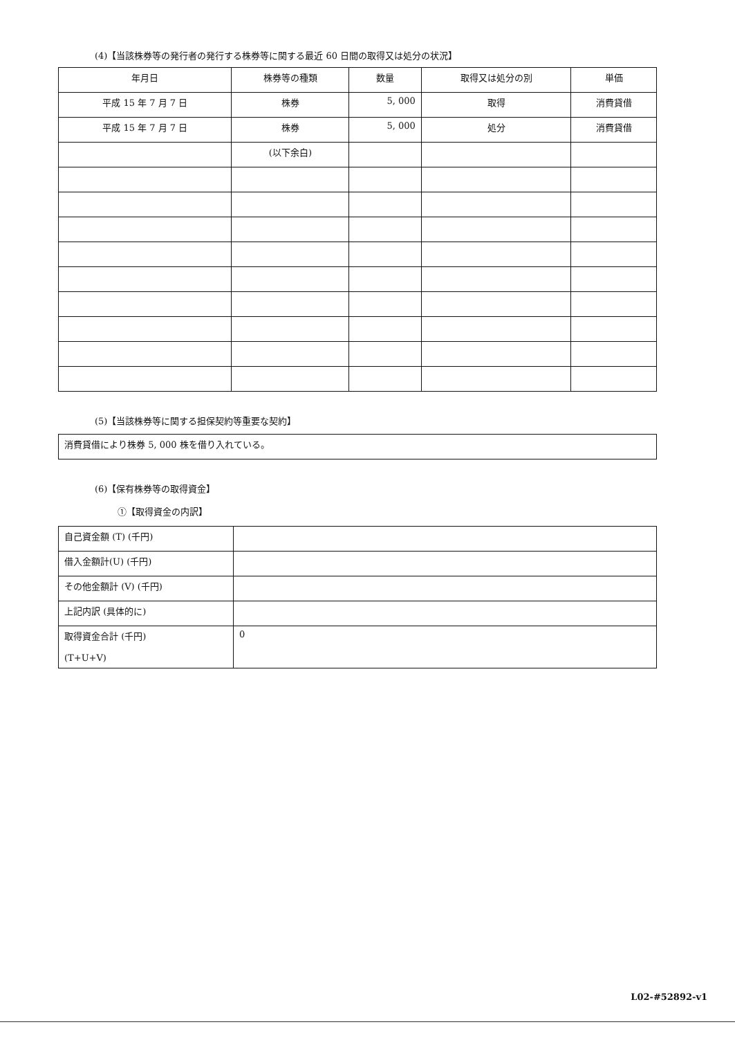(4)【当該株券等の発行者の発行する株券等に関する最近 60 日間の取得又は処分の状況】
| 年月日 | 株券等の種類 | 数量 | 取得又は処分の別 | 単価 |
| --- | --- | --- | --- | --- |
| 平成 15 年 7 月 7 日 | 株券 | 5, 000 | 取得 | 消費貸借 |
| 平成 15 年 7 月 7 日 | 株券 | 5, 000 | 処分 | 消費貸借 |
| | (以下余白) | | | |
(5)【当該株券等に関する担保契約等重要な契約】
| 消費貸借により株券 5, 000 株を借り入れている。 |
(6)【保有株券等の取得資金】
①【取得資金の内訳】
| 自己資金額 (T) (千円) | |
| 借入金額計(U) (千円) | |
| その他金額計 (V) (千円) | |
| 上記内訳 (具体的に) | |
| 取得資金合計 (千円) (T+U+V) | 0 |
L02-#52892-v1